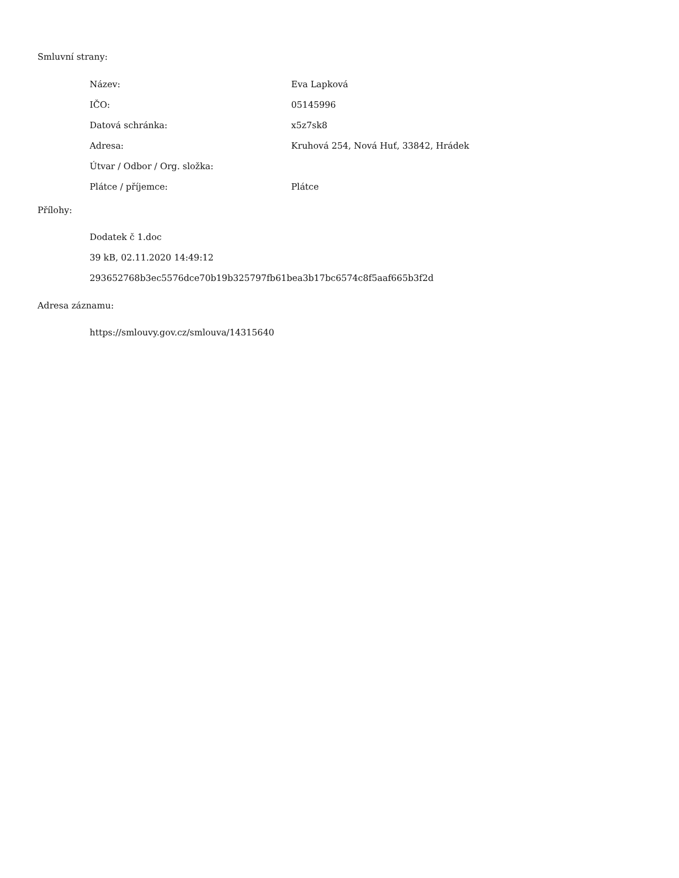Smluvní strany:
| Název: | Eva Lapková |
| IČO: | 05145996 |
| Datová schránka: | x5z7sk8 |
| Adresa: | Kruhová 254, Nová Huť, 33842, Hrádek |
| Útvar / Odbor / Org. složka: | |
| Plátce / příjemce: | Plátce |
Přílohy:
Dodatek č 1.doc
39 kB, 02.11.2020 14:49:12
293652768b3ec5576dce70b19b325797fb61bea3b17bc6574c8f5aaf665b3f2d
Adresa záznamu:
https://smlouvy.gov.cz/smlouva/14315640